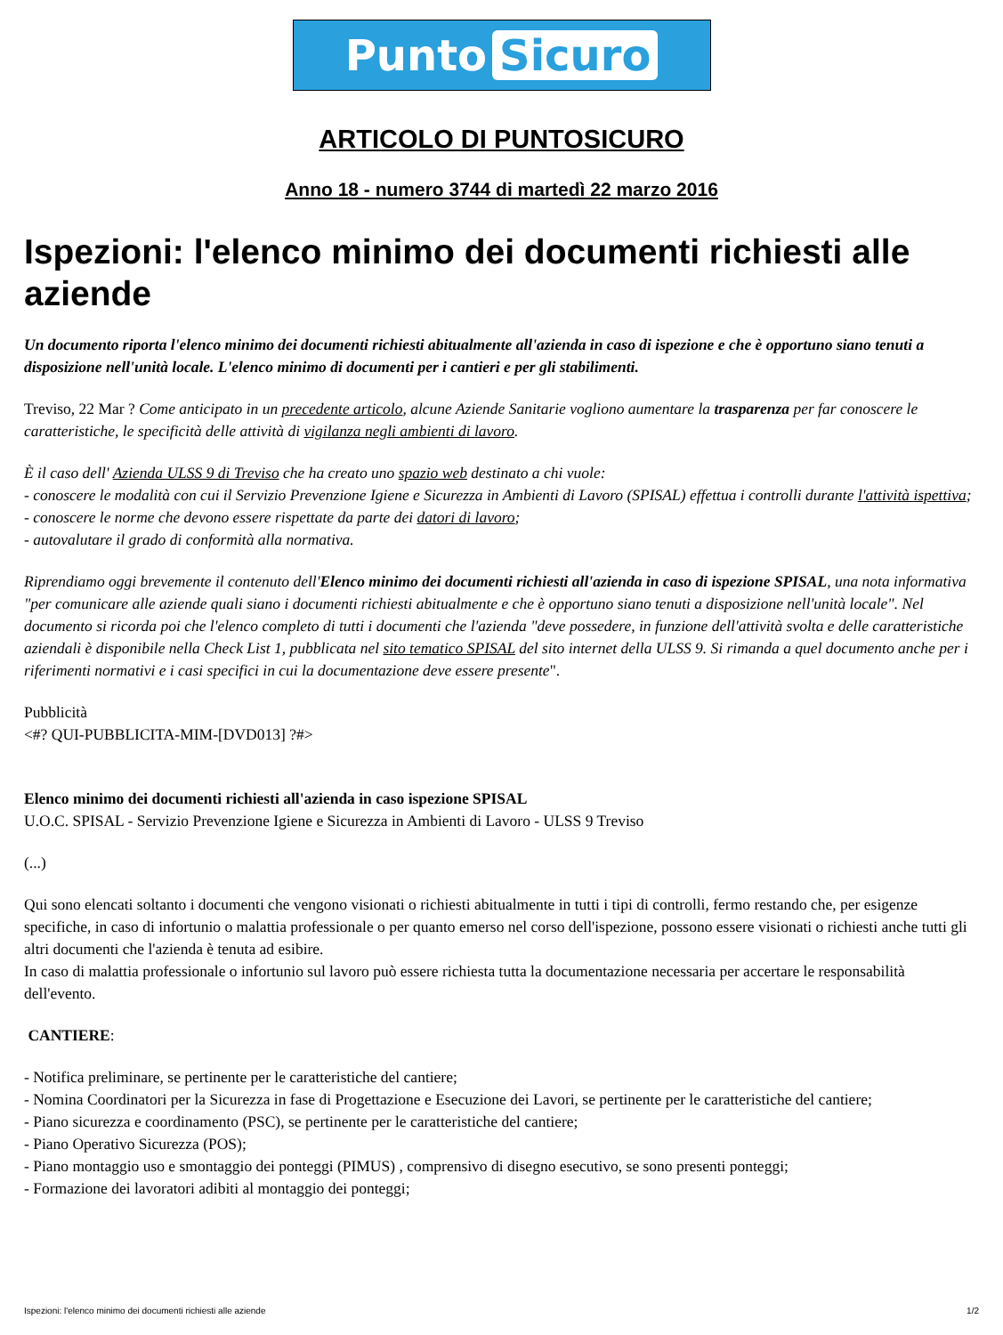Punto Sicuro
ARTICOLO DI PUNTOSICURO
Anno 18 - numero 3744 di martedì 22 marzo 2016
Ispezioni: l'elenco minimo dei documenti richiesti alle aziende
Un documento riporta l'elenco minimo dei documenti richiesti abitualmente all'azienda in caso di ispezione e che è opportuno siano tenuti a disposizione nell'unità locale. L'elenco minimo di documenti per i cantieri e per gli stabilimenti.
Treviso, 22 Mar ? Come anticipato in un precedente articolo, alcune Aziende Sanitarie vogliono aumentare la trasparenza per far conoscere le caratteristiche, le specificità delle attività di vigilanza negli ambienti di lavoro.
È il caso dell' Azienda ULSS 9 di Treviso che ha creato uno spazio web destinato a chi vuole:
- conoscere le modalità con cui il Servizio Prevenzione Igiene e Sicurezza in Ambienti di Lavoro (SPISAL) effettua i controlli durante l'attività ispettiva;
- conoscere le norme che devono essere rispettate da parte dei datori di lavoro;
- autovalutare il grado di conformità alla normativa.
Riprendiamo oggi brevemente il contenuto dell'Elenco minimo dei documenti richiesti all'azienda in caso di ispezione SPISAL, una nota informativa "per comunicare alle aziende quali siano i documenti richiesti abitualmente e che è opportuno siano tenuti a disposizione nell'unità locale". Nel documento si ricorda poi che l'elenco completo di tutti i documenti che l'azienda "deve possedere, in funzione dell'attività svolta e delle caratteristiche aziendali è disponibile nella Check List 1, pubblicata nel sito tematico SPISAL del sito internet della ULSS 9. Si rimanda a quel documento anche per i riferimenti normativi e i casi specifici in cui la documentazione deve essere presente".
Pubblicità
<#? QUI-PUBBLICITA-MIM-[DVD013] ?#>
Elenco minimo dei documenti richiesti all'azienda in caso ispezione SPISAL
U.O.C. SPISAL - Servizio Prevenzione Igiene e Sicurezza in Ambienti di Lavoro - ULSS 9 Treviso
(...)
Qui sono elencati soltanto i documenti che vengono visionati o richiesti abitualmente in tutti i tipi di controlli, fermo restando che, per esigenze specifiche, in caso di infortunio o malattia professionale o per quanto emerso nel corso dell'ispezione, possono essere visionati o richiesti anche tutti gli altri documenti che l'azienda è tenuta ad esibire.
In caso di malattia professionale o infortunio sul lavoro può essere richiesta tutta la documentazione necessaria per accertare le responsabilità dell'evento.
CANTIERE:
- Notifica preliminare, se pertinente per le caratteristiche del cantiere;
- Nomina Coordinatori per la Sicurezza in fase di Progettazione e Esecuzione dei Lavori, se pertinente per le caratteristiche del cantiere;
- Piano sicurezza e coordinamento (PSC), se pertinente per le caratteristiche del cantiere;
- Piano Operativo Sicurezza (POS);
- Piano montaggio uso e smontaggio dei ponteggi (PIMUS) , comprensivo di disegno esecutivo, se sono presenti ponteggi;
- Formazione dei lavoratori adibiti al montaggio dei ponteggi;
Ispezioni: l'elenco minimo dei documenti richiesti alle aziende 1/2